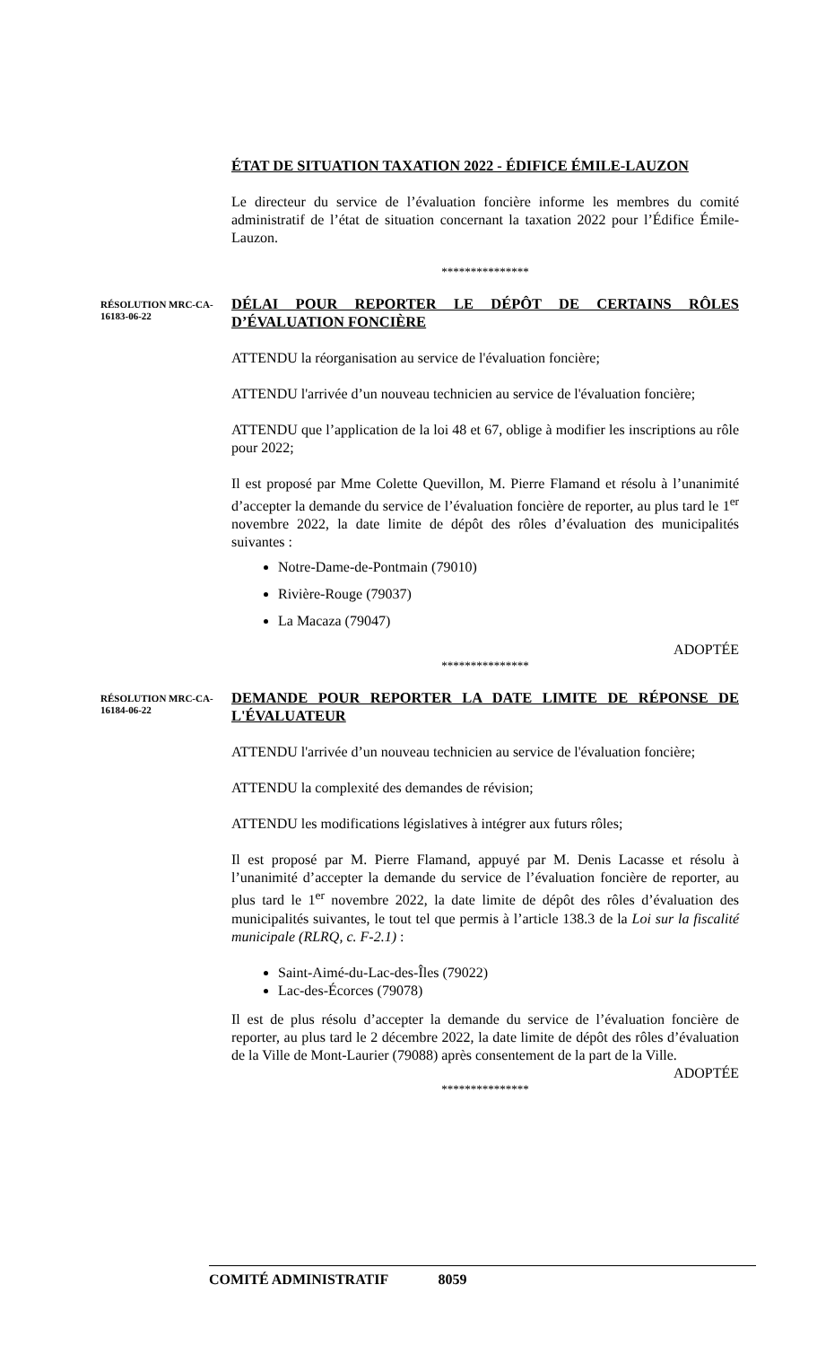ÉTAT DE SITUATION TAXATION 2022 - ÉDIFICE ÉMILE-LAUZON
Le directeur du service de l’évaluation foncière informe les membres du comité administratif de l’état de situation concernant la taxation 2022 pour l’Édifice Émile-Lauzon.
***************
RÉSOLUTION MRC-CA- 16183-06-22
DÉLAI POUR REPORTER LE DÉPÔT DE CERTAINS RÔLES D’ÉVALUATION FONCIÈRE
ATTENDU la réorganisation au service de l'évaluation foncière;
ATTENDU l'arrivée d’un nouveau technicien au service de l'évaluation foncière;
ATTENDU que l’application de la loi 48 et 67, oblige à modifier les inscriptions au rôle pour 2022;
Il est proposé par Mme Colette Quevillon, M. Pierre Flamand et résolu à l’unanimité d’accepter la demande du service de l’évaluation foncière de reporter, au plus tard le 1<sup>er</sup> novembre 2022, la date limite de dépôt des rôles d’évaluation des municipalités suivantes :
Notre-Dame-de-Pontmain (79010)
Rivière-Rouge (79037)
La Macaza (79047)
ADOPTÉE
***************
RÉSOLUTION MRC-CA- 16184-06-22
DEMANDE POUR REPORTER LA DATE LIMITE DE RÉPONSE DE L'ÉVALUATEUR
ATTENDU l'arrivée d’un nouveau technicien au service de l'évaluation foncière;
ATTENDU la complexité des demandes de révision;
ATTENDU les modifications législatives à intégrer aux futurs rôles;
Il est proposé par M. Pierre Flamand, appuyé par M. Denis Lacasse et résolu à l’unanimité d’accepter la demande du service de l’évaluation foncière de reporter, au plus tard le 1<sup>er</sup> novembre 2022, la date limite de dépôt des rôles d’évaluation des municipalités suivantes, le tout tel que permis à l’article 138.3 de la Loi sur la fiscalité municipale (RLRQ, c. F-2.1) :
Saint-Aimé-du-Lac-des-Îles (79022)
Lac-des-Écorces (79078)
Il est de plus résolu d’accepter la demande du service de l’évaluation foncière de reporter, au plus tard le 2 décembre 2022, la date limite de dépôt des rôles d’évaluation de la Ville de Mont-Laurier (79088) après consentement de la part de la Ville.
ADOPTÉE
***************
COMITÉ ADMINISTRATIF 8059